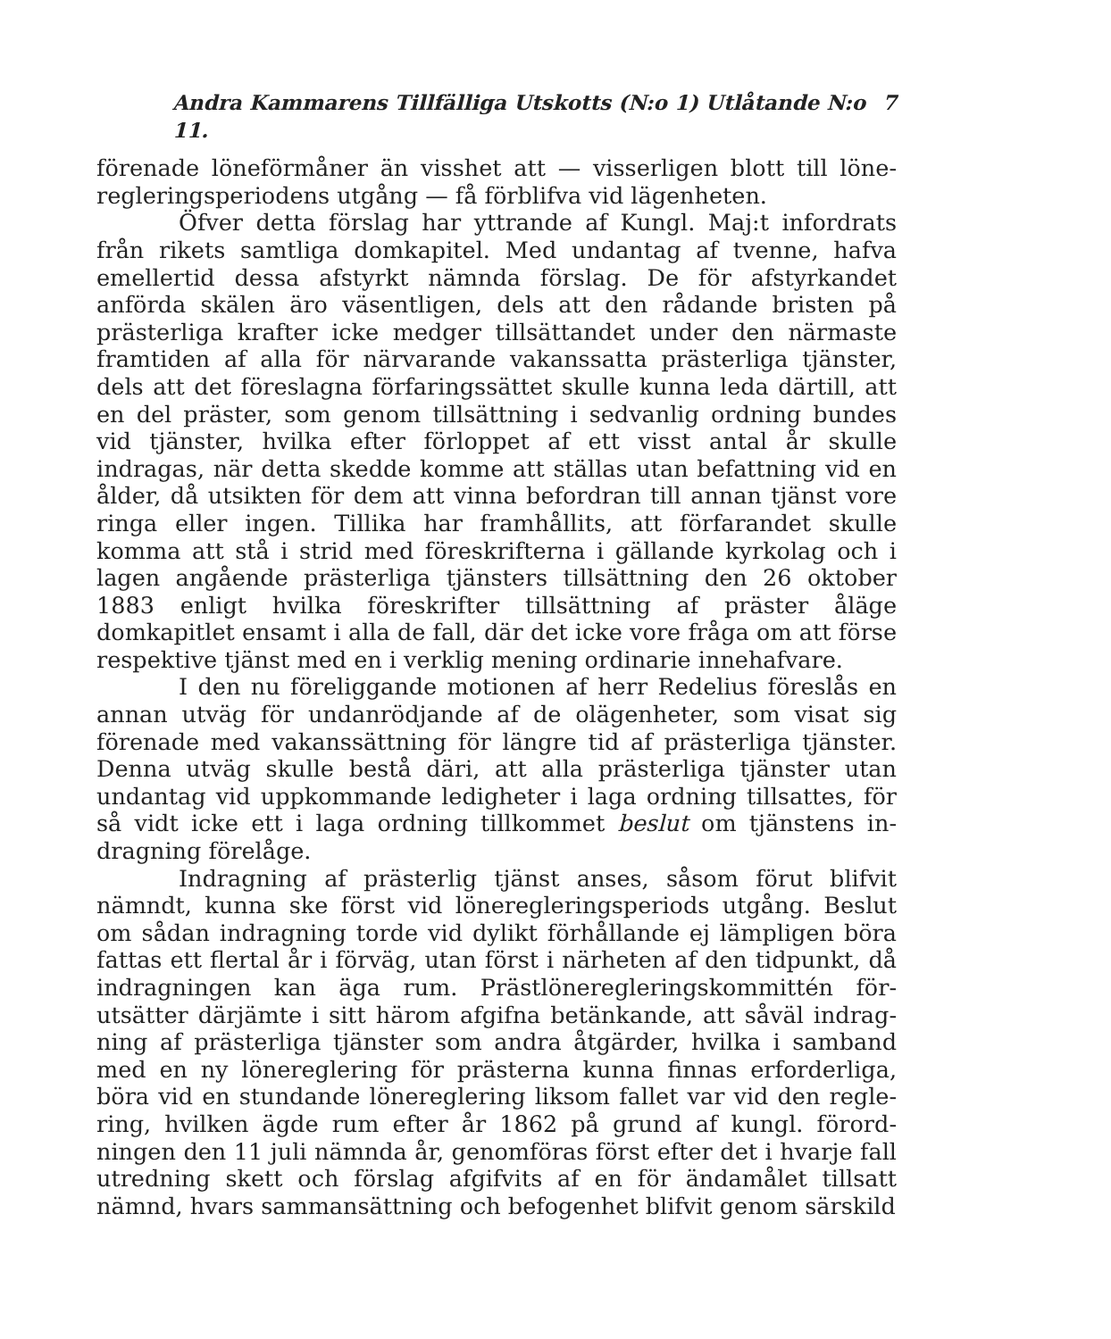Andra Kammarens Tillfälliga Utskotts (N:o 1) Utlåtande N:o 11. 7
förenade löneförmåner än visshet att — visserligen blott till löne­regleringsperiodens utgång — få förblifva vid lägenheten.
Öfver detta förslag har yttrande af Kungl. Maj:t infordrats från rikets samtliga domkapitel. Med undantag af tvenne, hafva emellertid dessa afstyrkt nämnda förslag. De för afstyrkandet anförda skälen äro väsentligen, dels att den rådande bristen på prästerliga krafter icke medger tillsättandet under den närmaste framtiden af alla för närvarande vakanssatta prästerliga tjänster, dels att det föreslagna förfaringssättet skulle kunna leda därtill, att en del präster, som genom tillsättning i sedvanlig ordning bundes vid tjänster, hvilka efter förloppet af ett visst antal år skulle indragas, när detta skedde komme att ställas utan befattning vid en ålder, då utsikten för dem att vinna befordran till annan tjänst vore ringa eller ingen. Tillika har framhållits, att förfarandet skulle komma att stå i strid med föreskrifterna i gällande kyrkolag och i lagen angående präster­liga tjänsters tillsättning den 26 oktober 1883 enligt hvilka före­skrifter tillsättning af präster åläge domkapitlet ensamt i alla de fall, där det icke vore fråga om att förse respektive tjänst med en i verklig mening ordinarie innehafvare.
I den nu föreliggande motionen af herr Redelius föreslås en annan utväg för undanrödjande af de olägenheter, som visat sig förenade med vakanssättning för längre tid af prästerliga tjänster. Denna utväg skulle bestå däri, att alla prästerliga tjänster utan undantag vid uppkommande ledigheter i laga ordning tillsattes, för så vidt icke ett i laga ordning tillkommet beslut om tjänstens in­dragning förelåge.
Indragning af prästerlig tjänst anses, såsom förut blifvit nämndt, kunna ske först vid lönereglerings­periods utgång. Beslut om sådan indragning torde vid dylikt förhållande ej lämpligen böra fattas ett flertal år i förväg, utan först i närheten af den tidpunkt, då indragningen kan äga rum. Prästlöneregleringskommittén för­utsätter därjämte i sitt härom afgifna betänkande, att såväl indrag­ning af prästerliga tjänster som andra åtgärder, hvilka i samband med en ny lönereglering för prästerna kunna finnas erforderliga, böra vid en stundande lönereglering liksom fallet var vid den regle­ring, hvilken ägde rum efter år 1862 på grund af kungl. förord­ningen den 11 juli nämnda år, genomföras först efter det i hvarje fall utredning skett och förslag afgifvits af en för ändamålet tillsatt nämnd, hvars sammansättning och befogenhet blifvit genom särskild